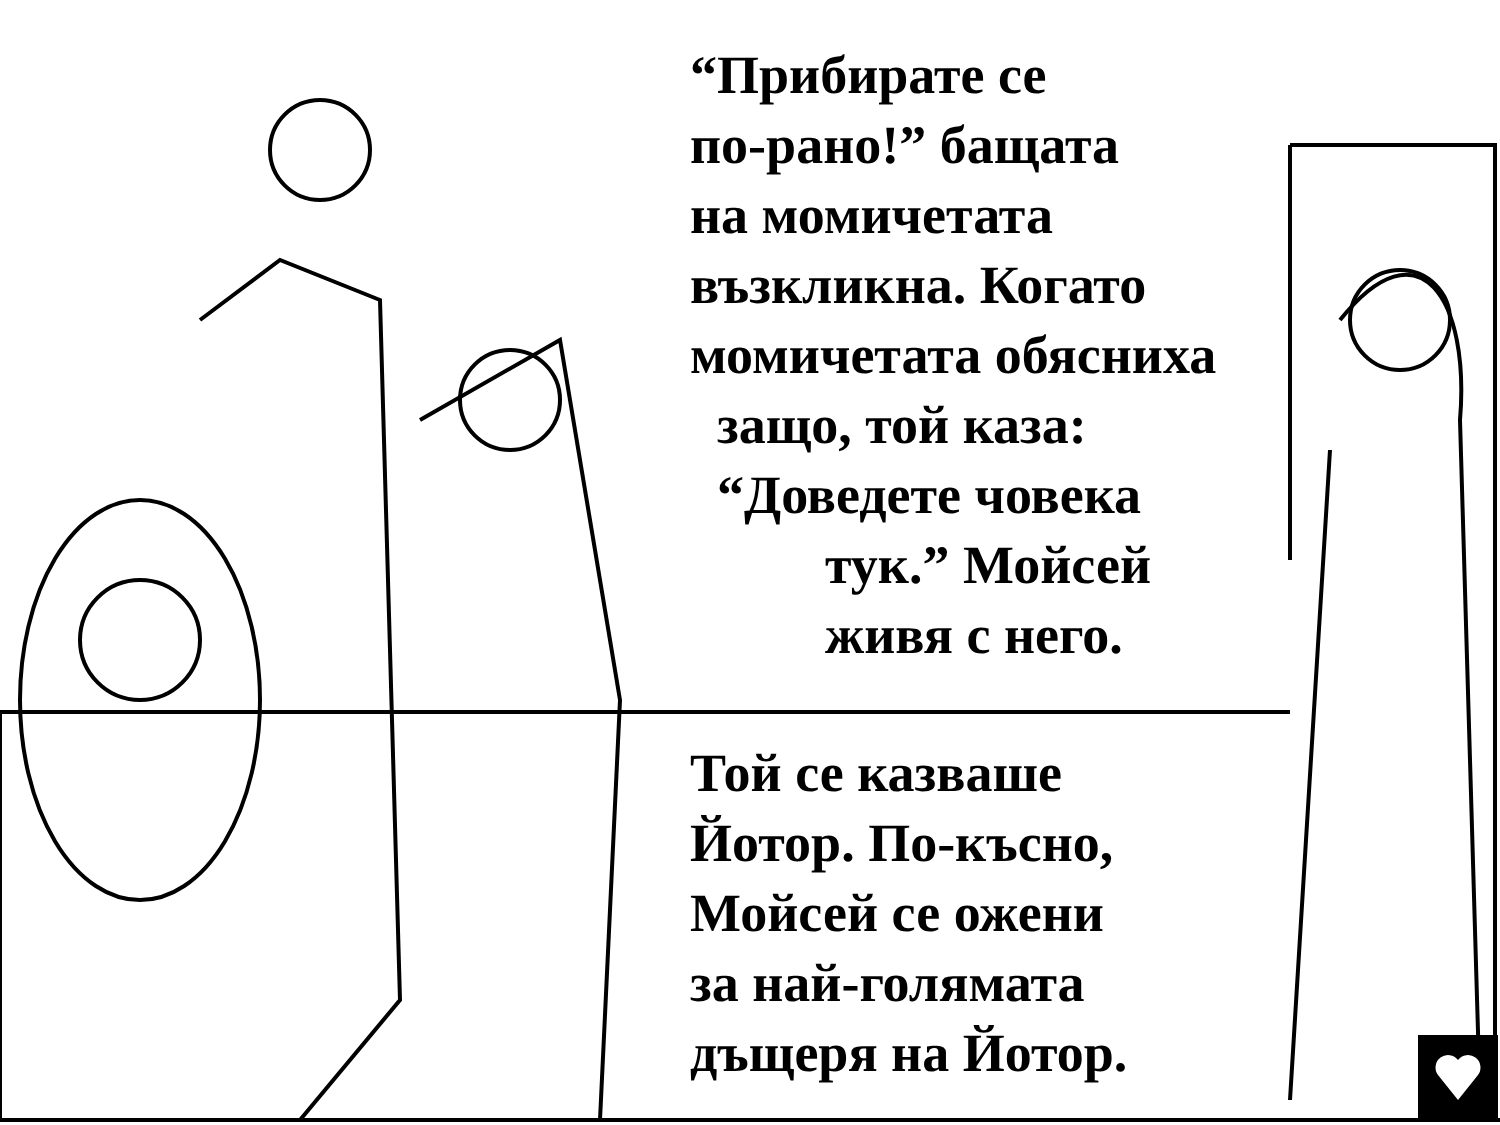“Прибирате се
по-рано!” бащата
на момичетата
възкликна. Когато
момичетата обясниха
защо, той каза:
“Доведете човека
тук.” Мойсей
живя с него.
Той се казваше
Йотор. По-късно,
Мойсей се ожени
за най-голямата
дъщеря на Йотор.